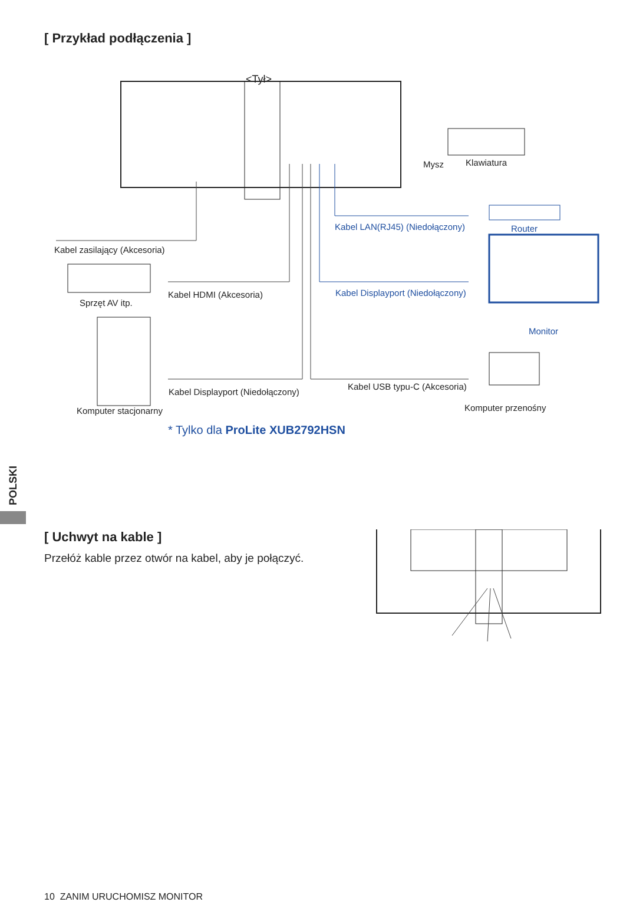[ Przykład podłączenia ]
<Tył>
Mysz Klawiatura
Kabel LAN(RJ45) (Niedołączony) Router
Kabel zasilający (Akcesoria)
Kabel HDMI (Akcesoria)
Kabel Displayport (Niedołączony)
Sprzęt AV itp.
Monitor
Kabel USB typu-C (Akcesoria)
Kabel Displayport (Niedołączony)
Komputer stacjonarny Komputer przenośny
* Tylko dla ProLite XUB2792HSN
POLSKI
[ Uchwyt na kable ]
Przełóż kable przez otwór na kabel, aby je połączyć.
10 ZANIM URUCHOMISZ MONITOR